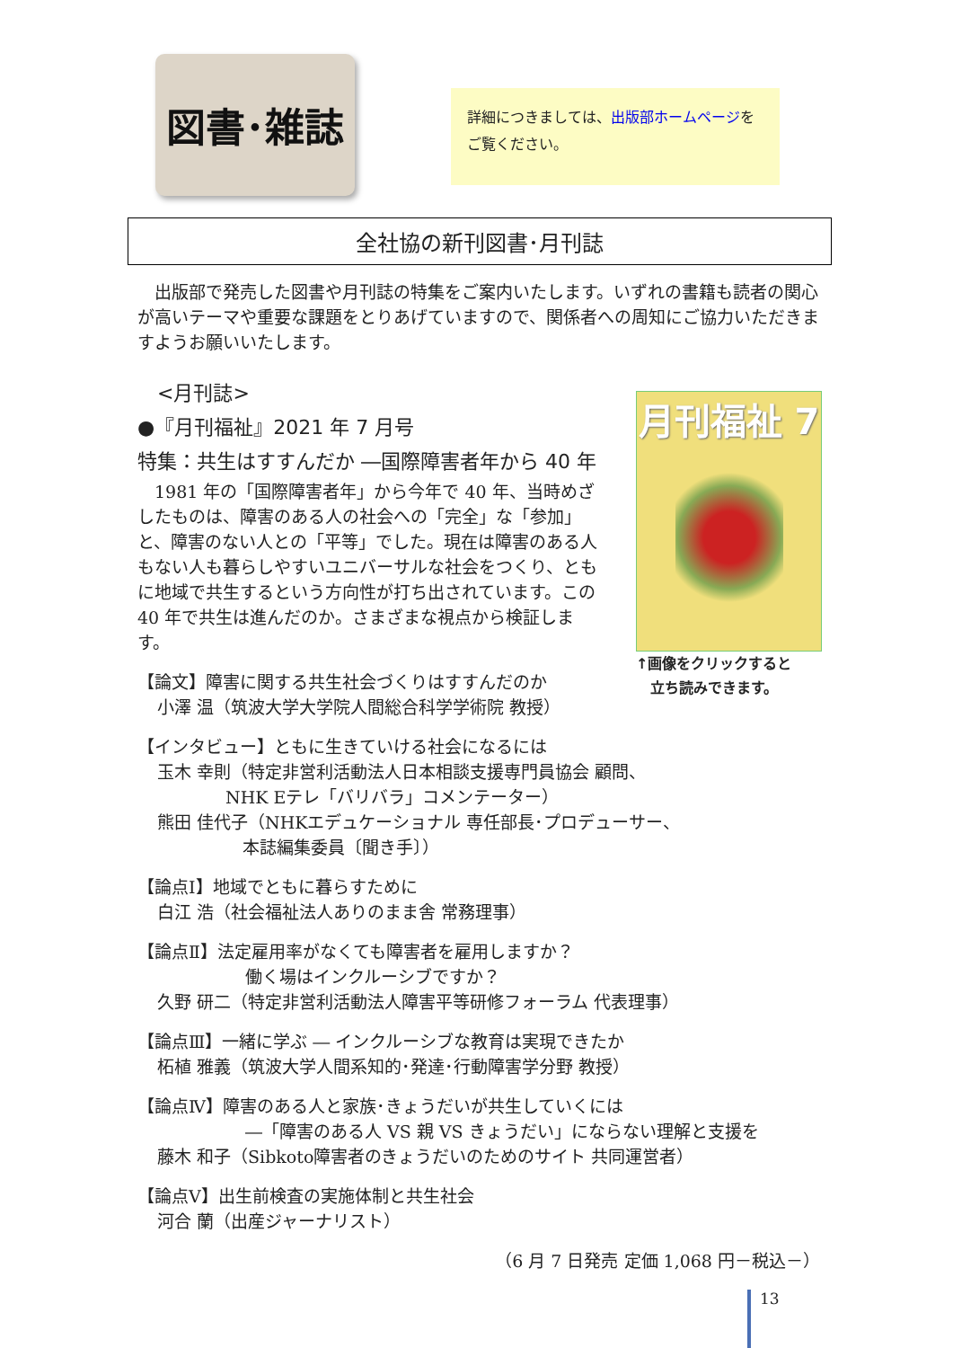図書･雑誌
詳細につきましては、出版部ホームページをご覧ください。
全社協の新刊図書･月刊誌
出版部で発売した図書や月刊誌の特集をご案内いたします。いずれの書籍も読者の関心が高いテーマや重要な課題をとりあげていますので、関係者への周知にご協力いただきますようお願いいたします。
月刊福祉 7
↑画像をクリックすると
　立ち読みできます。
<月刊誌>
●『月刊福祉』2021 年 7 月号
特集：共生はすすんだか ―国際障害者年から 40 年
1981 年の「国際障害者年」から今年で 40 年、当時めざしたものは、障害のある人の社会への「完全」な「参加」と、障害のない人との「平等」でした。現在は障害のある人もない人も暮らしやすいユニバーサルな社会をつくり、ともに地域で共生するという方向性が打ち出されています。この 40 年で共生は進んだのか。さまざまな視点から検証します。
【論文】障害に関する共生社会づくりはすすんだのか
小澤 温（筑波大学大学院人間総合科学学術院 教授）
【インタビュー】ともに生きていける社会になるには
玉木 幸則（特定非営利活動法人日本相談支援専門員協会 顧問、
　　　　NHK Eテレ「バリバラ」コメンテーター）
熊田 佳代子（NHKエデュケーショナル 専任部長･プロデューサー、
　　　　　本誌編集委員〔聞き手〕）
【論点Ⅰ】地域でともに暮らすために
白江 浩（社会福祉法人ありのまま舎 常務理事）
【論点Ⅱ】法定雇用率がなくても障害者を雇用しますか？
働く場はインクルーシブですか？
久野 研二（特定非営利活動法人障害平等研修フォーラム 代表理事）
【論点Ⅲ】一緒に学ぶ ― インクルーシブな教育は実現できたか
柘植 雅義（筑波大学人間系知的･発達･行動障害学分野 教授）
【論点Ⅳ】障害のある人と家族･きょうだいが共生していくには
―「障害のある人 VS 親 VS きょうだい」にならない理解と支援を
藤木 和子（Sibkoto障害者のきょうだいのためのサイト 共同運営者）
【論点Ⅴ】出生前検査の実施体制と共生社会
河合 蘭（出産ジャーナリスト）
（6 月 7 日発売 定価 1,068 円－税込－）
13